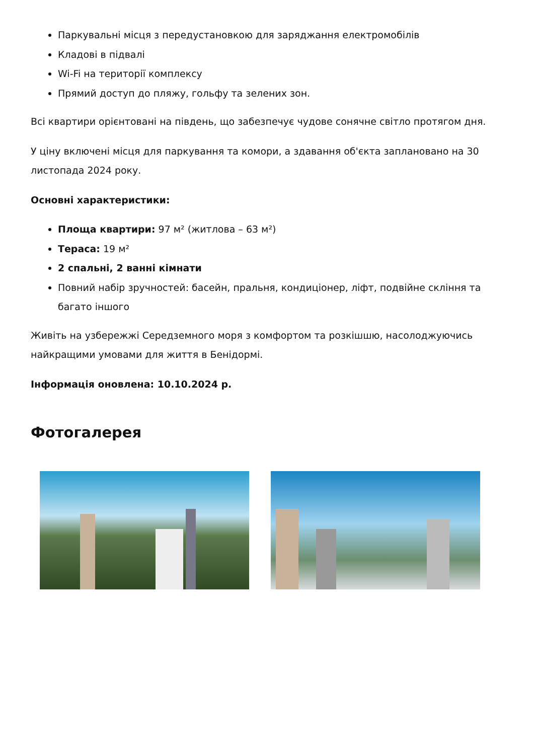Паркувальні місця з передустановкою для заряджання електромобілів
Кладові в підвалі
Wi-Fi на території комплексу
Прямий доступ до пляжу, гольфу та зелених зон.
Всі квартири орієнтовані на південь, що забезпечує чудове сонячне світло протягом дня.
У ціну включені місця для паркування та комори, а здавання об'єкта заплановано на 30 листопада 2024 року.
Основні характеристики:
Площа квартири: 97 м² (житлова – 63 м²)
Тераса: 19 м²
2 спальні, 2 ванні кімнати
Повний набір зручностей: басейн, пральня, кондиціонер, ліфт, подвійне скління та багато іншого
Живіть на узбережжі Середземного моря з комфортом та розкішшю, насолоджуючись найкращими умовами для життя в Бенідормі.
Інформація оновлена: 10.10.2024 р.
Фотогалерея